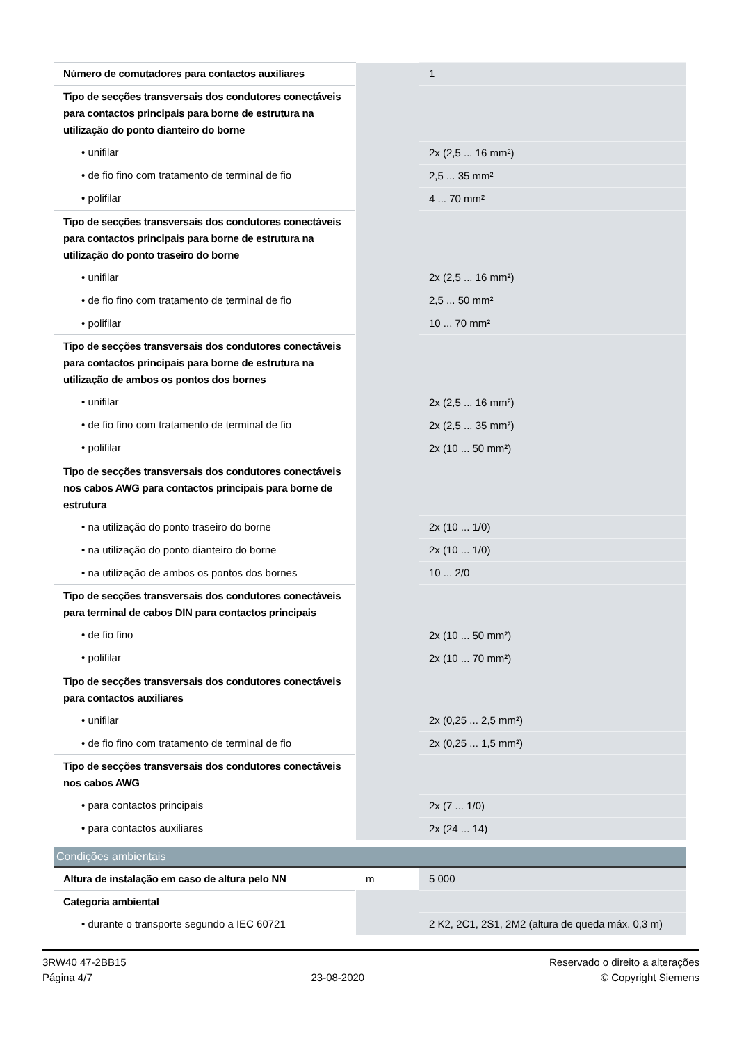| Número de comutadores para contactos auxiliares | | 1 |
| Tipo de secções transversais dos condutores conectáveis para contactos principais para borne de estrutura na utilização do ponto dianteiro do borne | | |
| • unifilar | | 2x (2,5 ... 16 mm²) |
| • de fio fino com tratamento de terminal de fio | | 2,5 ... 35 mm² |
| • polifilar | | 4 ... 70 mm² |
| Tipo de secções transversais dos condutores conectáveis para contactos principais para borne de estrutura na utilização do ponto traseiro do borne | | |
| • unifilar | | 2x (2,5 ... 16 mm²) |
| • de fio fino com tratamento de terminal de fio | | 2,5 ... 50 mm² |
| • polifilar | | 10 ... 70 mm² |
| Tipo de secções transversais dos condutores conectáveis para contactos principais para borne de estrutura na utilização de ambos os pontos dos bornes | | |
| • unifilar | | 2x (2,5 ... 16 mm²) |
| • de fio fino com tratamento de terminal de fio | | 2x (2,5 ... 35 mm²) |
| • polifilar | | 2x (10 ... 50 mm²) |
| Tipo de secções transversais dos condutores conectáveis nos cabos AWG para contactos principais para borne de estrutura | | |
| • na utilização do ponto traseiro do borne | | 2x (10 ... 1/0) |
| • na utilização do ponto dianteiro do borne | | 2x (10 ... 1/0) |
| • na utilização de ambos os pontos dos bornes | | 10 ... 2/0 |
| Tipo de secções transversais dos condutores conectáveis para terminal de cabos DIN para contactos principais | | |
| • de fio fino | | 2x (10 ... 50 mm²) |
| • polifilar | | 2x (10 ... 70 mm²) |
| Tipo de secções transversais dos condutores conectáveis para contactos auxiliares | | |
| • unifilar | | 2x (0,25 ... 2,5 mm²) |
| • de fio fino com tratamento de terminal de fio | | 2x (0,25 ... 1,5 mm²) |
| Tipo de secções transversais dos condutores conectáveis nos cabos AWG | | |
| • para contactos principais | | 2x (7 ... 1/0) |
| • para contactos auxiliares | | 2x (24 ... 14) |
| Condições ambientais | | |
| Altura de instalação em caso de altura pelo NN | m | 5 000 |
| Categoria ambiental | | |
| • durante o transporte segundo a IEC 60721 | | 2 K2, 2C1, 2S1, 2M2 (altura de queda máx. 0,3 m) |
3RW40 47-2BB15
Página 4/7
23-08-2020
Reservado o direito a alterações
© Copyright Siemens